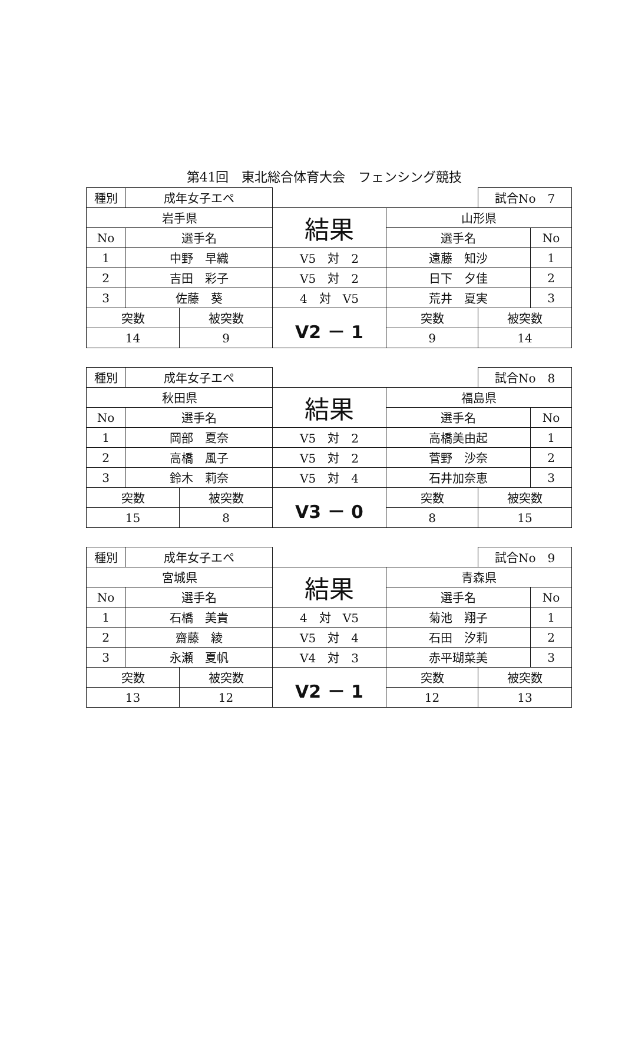第41回　東北総合体育大会　フェンシング競技
| 種別 | 成年女子エペ | | | | 試合No 7 | |
| 岩手県 | | | 結果 | 山形県 | | |
| No | 選手名 | | | 選手名 | | No |
| 1 | 中野 早織 | | V5 対 2 | 遠藤 知沙 | | 1 |
| 2 | 吉田 彩子 | | V5 対 2 | 日下 夕佳 | | 2 |
| 3 | 佐藤 葵 | | 4 対 V5 | 荒井 夏実 | | 3 |
| 突数 | | 被突数 | V2 － 1 | 突数 | 被突数 | |
| 14 | | 9 | | 9 | 14 | |
| 種別 | 成年女子エペ | | | | 試合No 8 | |
| 秋田県 | | | 結果 | 福島県 | | |
| No | 選手名 | | | 選手名 | | No |
| 1 | 岡部 夏奈 | | V5 対 2 | 高橋美由起 | | 1 |
| 2 | 高橋 風子 | | V5 対 2 | 菅野 沙奈 | | 2 |
| 3 | 鈴木 莉奈 | | V5 対 4 | 石井加奈恵 | | 3 |
| 突数 | | 被突数 | V3 － 0 | 突数 | 被突数 | |
| 15 | | 8 | | 8 | 15 | |
| 種別 | 成年女子エペ | | | | 試合No 9 | |
| 宮城県 | | | 結果 | 青森県 | | |
| No | 選手名 | | | 選手名 | | No |
| 1 | 石橋 美貴 | | 4 対 V5 | 菊池 翔子 | | 1 |
| 2 | 齋藤 綾 | | V5 対 4 | 石田 汐莉 | | 2 |
| 3 | 永瀬 夏帆 | | V4 対 3 | 赤平瑚菜美 | | 3 |
| 突数 | | 被突数 | V2 － 1 | 突数 | 被突数 | |
| 13 | | 12 | | 12 | 13 | |